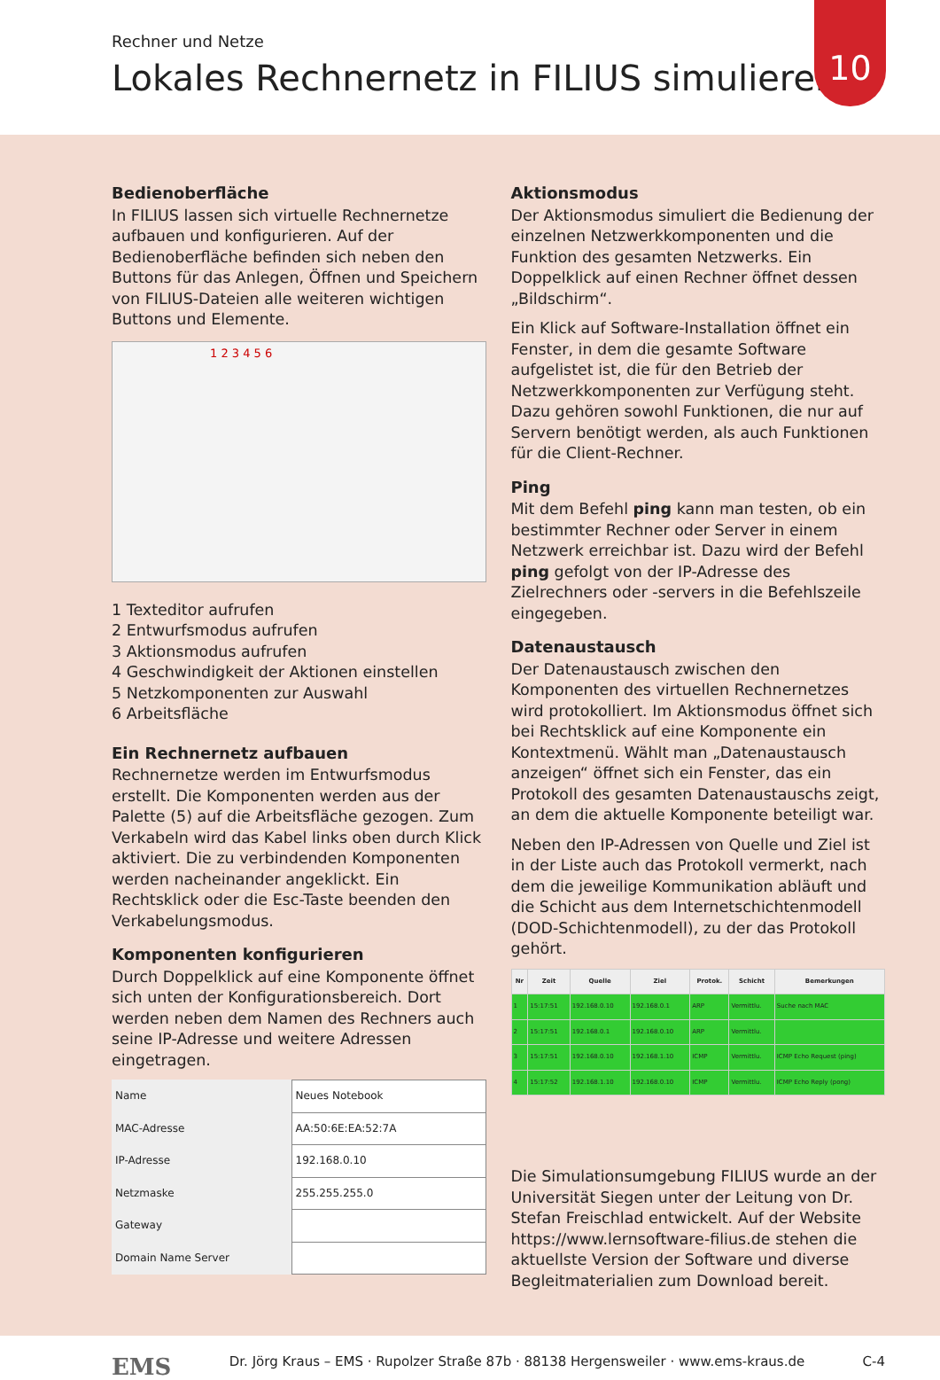Rechner und Netze
Lokales Rechnernetz in FILIUS simulieren
10
Bedienoberfläche
In FILIUS lassen sich virtuelle Rechnernetze aufbauen und konfigurieren. Auf der Bedienoberfläche befinden sich neben den Buttons für das Anlegen, Öffnen und Speichern von FILIUS-Dateien alle weiteren wichtigen Buttons und Elemente.
1 2 3 4 5 6
1 Texteditor aufrufen
2 Entwurfsmodus aufrufen
3 Aktionsmodus aufrufen
4 Geschwindigkeit der Aktionen einstellen
5 Netzkomponenten zur Auswahl
6 Arbeitsfläche
Ein Rechnernetz aufbauen
Rechnernetze werden im Entwurfsmodus erstellt. Die Komponenten werden aus der Palette (5) auf die Arbeitsfläche gezogen. Zum Verkabeln wird das Kabel links oben durch Klick aktiviert. Die zu verbindenden Komponenten werden nacheinander angeklickt. Ein Rechtsklick oder die Esc-Taste beenden den Verkabelungsmodus.
Komponenten konfigurieren
Durch Doppelklick auf eine Komponente öffnet sich unten der Konfigurationsbereich. Dort werden neben dem Namen des Rechners auch seine IP-Adresse und weitere Adressen eingetragen.
| Name | Neues Notebook |
| MAC-Adresse | AA:50:6E:EA:52:7A |
| IP-Adresse | 192.168.0.10 |
| Netzmaske | 255.255.255.0 |
| Gateway | |
| Domain Name Server | |
Aktionsmodus
Der Aktionsmodus simuliert die Bedienung der einzelnen Netzwerkkomponenten und die Funktion des gesamten Netzwerks. Ein Doppelklick auf einen Rechner öffnet dessen „Bildschirm“.
Ein Klick auf Software-Installation öffnet ein Fenster, in dem die gesamte Software aufgelistet ist, die für den Betrieb der Netzwerkkomponenten zur Verfügung steht. Dazu gehören sowohl Funktionen, die nur auf Servern benötigt werden, als auch Funktionen für die Client-Rechner.
Ping
Mit dem Befehl ping kann man testen, ob ein bestimmter Rechner oder Server in einem Netzwerk erreichbar ist. Dazu wird der Befehl ping gefolgt von der IP-Adresse des Zielrechners oder -servers in die Befehlszeile eingegeben.
Datenaustausch
Der Datenaustausch zwischen den Komponenten des virtuellen Rechnernetzes wird protokolliert. Im Aktionsmodus öffnet sich bei Rechtsklick auf eine Komponente ein Kontextmenü. Wählt man „Datenaustausch anzeigen“ öffnet sich ein Fenster, das ein Protokoll des gesamten Datenaustauschs zeigt, an dem die aktuelle Komponente beteiligt war.
Neben den IP-Adressen von Quelle und Ziel ist in der Liste auch das Protokoll vermerkt, nach dem die jeweilige Kommunikation abläuft und die Schicht aus dem Internetschichtenmodell (DOD-Schichtenmodell), zu der das Protokoll gehört.
| Nr | Zeit | Quelle | Ziel | Protok. | Schicht | Bemerkungen |
| --- | --- | --- | --- | --- | --- | --- |
| 1 | 15:17:51 | 192.168.0.10 | 192.168.0.1 | ARP | Vermittlu. | Suche nach MAC |
| 2 | 15:17:51 | 192.168.0.1 | 192.168.0.10 | ARP | Vermittlu. | |
| 3 | 15:17:51 | 192.168.0.10 | 192.168.1.10 | ICMP | Vermittlu. | ICMP Echo Request (ping) |
| 4 | 15:17:52 | 192.168.1.10 | 192.168.0.10 | ICMP | Vermittlu. | ICMP Echo Reply (pong) |
Die Simulationsumgebung FILIUS wurde an der Universität Siegen unter der Leitung von Dr. Stefan Freischlad entwickelt. Auf der Website https://www.lernsoftware-filius.de stehen die aktuellste Version der Software und diverse Begleitmaterialien zum Download bereit.
EMS Dr. Jörg Kraus – EMS · Rupolzer Straße 87b · 88138 Hergensweiler · www.ems-kraus.de C-4